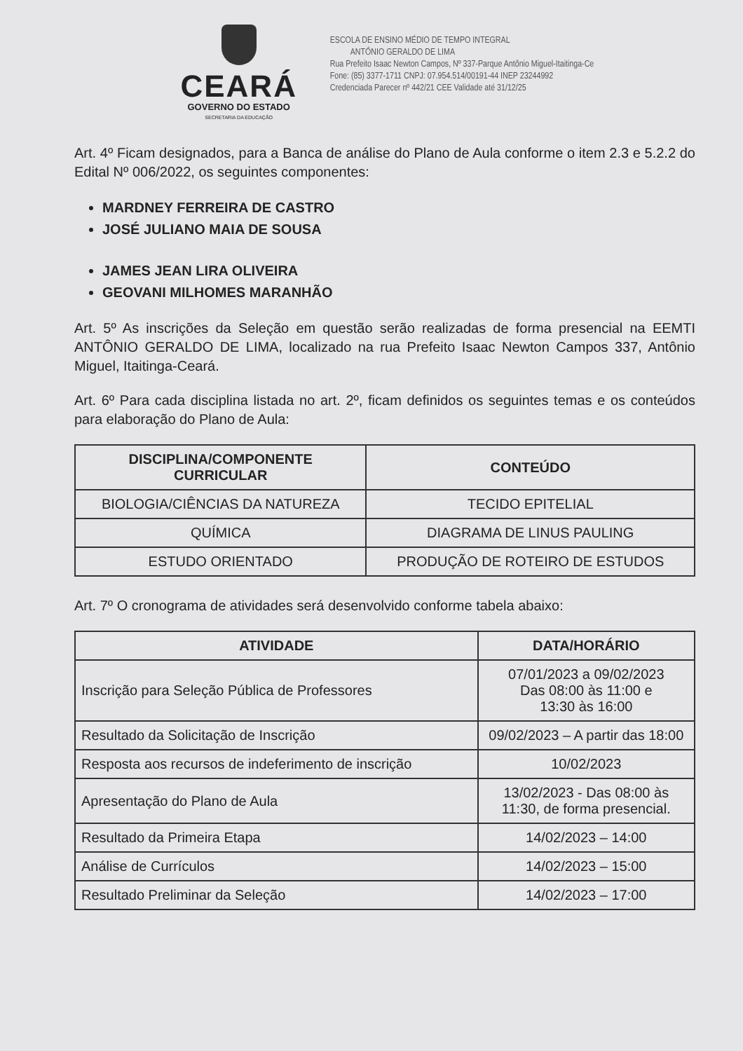CEARÁ
GOVERNO DO ESTADO
SECRETARIA DA EDUCAÇÃO
ESCOLA DE ENSINO MÉDIO DE TEMPO INTEGRAL
ANTÔNIO GERALDO DE LIMA
Rua Prefeito Isaac Newton Campos, Nº 337-Parque Antônio Miguel-Itaitinga-Ce
Fone: (85) 3377-1711 CNPJ: 07.954.514/00191-44 INEP 23244992
Credenciada Parecer nº 442/21 CEE Validade até 31/12/25
Art. 4º Ficam designados, para a Banca de análise do Plano de Aula conforme o item 2.3 e 5.2.2 do Edital Nº 006/2022, os seguintes componentes:
MARDNEY FERREIRA DE CASTRO
JOSÉ JULIANO MAIA DE SOUSA
JAMES JEAN LIRA OLIVEIRA
GEOVANI MILHOMES MARANHÃO
Art. 5º As inscrições da Seleção em questão serão realizadas de forma presencial na EEMTI ANTÔNIO GERALDO DE LIMA, localizado na rua Prefeito Isaac Newton Campos 337, Antônio Miguel, Itaitinga-Ceará.
Art. 6º Para cada disciplina listada no art. 2º, ficam definidos os seguintes temas e os conteúdos para elaboração do Plano de Aula:
| DISCIPLINA/COMPONENTE CURRICULAR | CONTEÚDO |
| --- | --- |
| BIOLOGIA/CIÊNCIAS DA NATUREZA | TECIDO EPITELIAL |
| QUÍMICA | DIAGRAMA DE LINUS PAULING |
| ESTUDO ORIENTADO | PRODUÇÃO DE ROTEIRO DE ESTUDOS |
Art. 7º O cronograma de atividades será desenvolvido conforme tabela abaixo:
| ATIVIDADE | DATA/HORÁRIO |
| --- | --- |
| Inscrição para Seleção Pública de Professores | 07/01/2023 a 09/02/2023 Das 08:00 às 11:00 e 13:30 às 16:00 |
| Resultado da Solicitação de Inscrição | 09/02/2023 – A partir das 18:00 |
| Resposta aos recursos de indeferimento de inscrição | 10/02/2023 |
| Apresentação do Plano de Aula | 13/02/2023 - Das 08:00 às 11:30, de forma presencial. |
| Resultado da Primeira Etapa | 14/02/2023 – 14:00 |
| Análise de Currículos | 14/02/2023 – 15:00 |
| Resultado Preliminar da Seleção | 14/02/2023 – 17:00 |